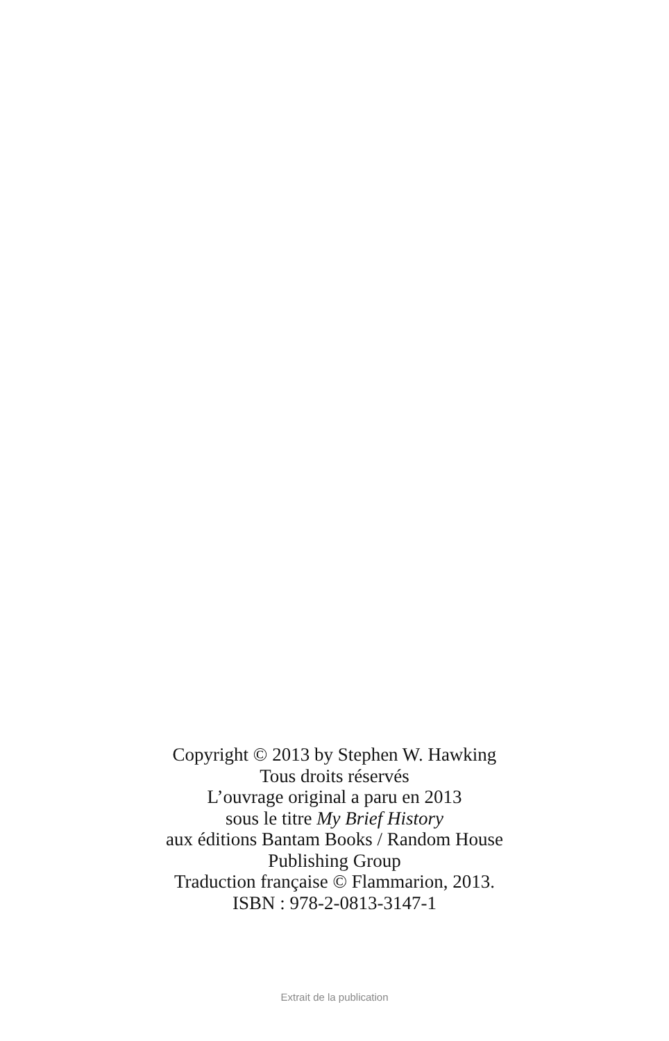Copyright © 2013 by Stephen W. Hawking
Tous droits réservés
L’ouvrage original a paru en 2013
sous le titre My Brief History
aux éditions Bantam Books / Random House
Publishing Group
Traduction française © Flammarion, 2013.
ISBN : 978-2-0813-3147-1
Extrait de la publication